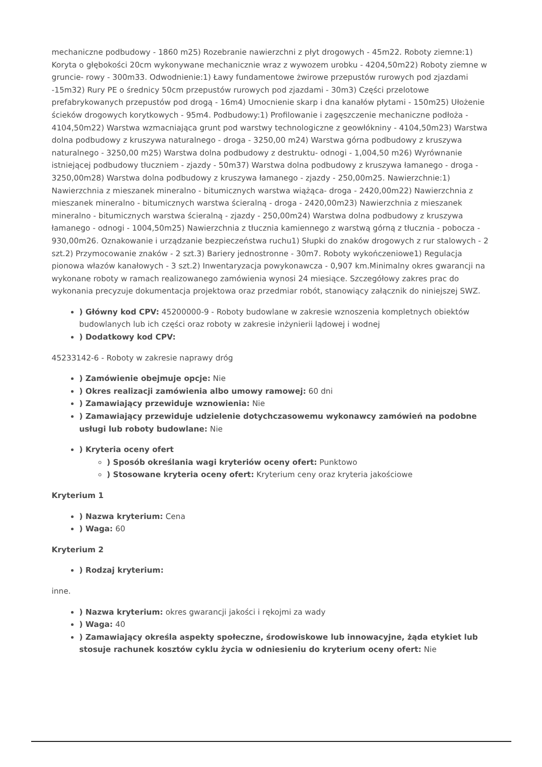mechaniczne podbudowy - 1860 m25) Rozebranie nawierzchni z płyt drogowych - 45m22. Roboty ziemne:1) Koryta o głębokości 20cm wykonywane mechanicznie wraz z wywozem urobku - 4204,50m22) Roboty ziemne w gruncie- rowy - 300m33. Odwodnienie:1) Ławy fundamentowe żwirowe przepustów rurowych pod zjazdami -15m32) Rury PE o średnicy 50cm przepustów rurowych pod zjazdami - 30m3) Części przelotowe prefabrykowanych przepustów pod drogą - 16m4) Umocnienie skarp i dna kanałów płytami - 150m25) Ułożenie ścieków drogowych korytkowych - 95m4. Podbudowy:1) Profilowanie i zagęszczenie mechaniczne podłoża - 4104,50m22) Warstwa wzmacniająca grunt pod warstwy technologiczne z geowłókniny - 4104,50m23) Warstwa dolna podbudowy z kruszywa naturalnego - droga - 3250,00 m24) Warstwa górna podbudowy z kruszywa naturalnego - 3250,00 m25) Warstwa dolna podbudowy z destruktu- odnogi - 1,004,50 m26) Wyrównanie istniejącej podbudowy tłuczniem - zjazdy - 50m37) Warstwa dolna podbudowy z kruszywa łamanego - droga - 3250,00m28) Warstwa dolna podbudowy z kruszywa łamanego - zjazdy - 250,00m25. Nawierzchnie:1) Nawierzchnia z mieszanek mineralno - bitumicznych warstwa wiążąca- droga - 2420,00m22) Nawierzchnia z mieszanek mineralno - bitumicznych warstwa ścieralną - droga - 2420,00m23) Nawierzchnia z mieszanek mineralno - bitumicznych warstwa ścieralną - zjazdy - 250,00m24) Warstwa dolna podbudowy z kruszywa łamanego - odnogi - 1004,50m25) Nawierzchnia z tłucznia kamiennego z warstwą górną z tłucznia - pobocza - 930,00m26. Oznakowanie i urządzanie bezpieczeństwa ruchu1) Słupki do znaków drogowych z rur stalowych - 2 szt.2) Przymocowanie znaków - 2 szt.3) Bariery jednostronne - 30m7. Roboty wykończeniowe1) Regulacja pionowa włazów kanałowych - 3 szt.2) Inwentaryzacja powykonawcza - 0,907 km.Minimalny okres gwarancji na wykonane roboty w ramach realizowanego zamówienia wynosi 24 miesiące. Szczegółowy zakres prac do wykonania precyzuje dokumentacja projektowa oraz przedmiar robót, stanowiący załącznik do niniejszej SWZ.
) Główny kod CPV: 45200000-9 - Roboty budowlane w zakresie wznoszenia kompletnych obiektów budowlanych lub ich części oraz roboty w zakresie inżynierii lądowej i wodnej
) Dodatkowy kod CPV:
45233142-6 - Roboty w zakresie naprawy dróg
) Zamówienie obejmuje opcje: Nie
) Okres realizacji zamówienia albo umowy ramowej: 60 dni
) Zamawiający przewiduje wznowienia: Nie
) Zamawiający przewiduje udzielenie dotychczasowemu wykonawcy zamówień na podobne usługi lub roboty budowlane: Nie
) Kryteria oceny ofert
) Sposób określania wagi kryteriów oceny ofert: Punktowo
) Stosowane kryteria oceny ofert: Kryterium ceny oraz kryteria jakościowe
Kryterium 1
) Nazwa kryterium: Cena
) Waga: 60
Kryterium 2
) Rodzaj kryterium:
inne.
) Nazwa kryterium: okres gwarancji jakości i rękojmi za wady
) Waga: 40
) Zamawiający określa aspekty społeczne, środowiskowe lub innowacyjne, żąda etykiet lub stosuje rachunek kosztów cyklu życia w odniesieniu do kryterium oceny ofert: Nie